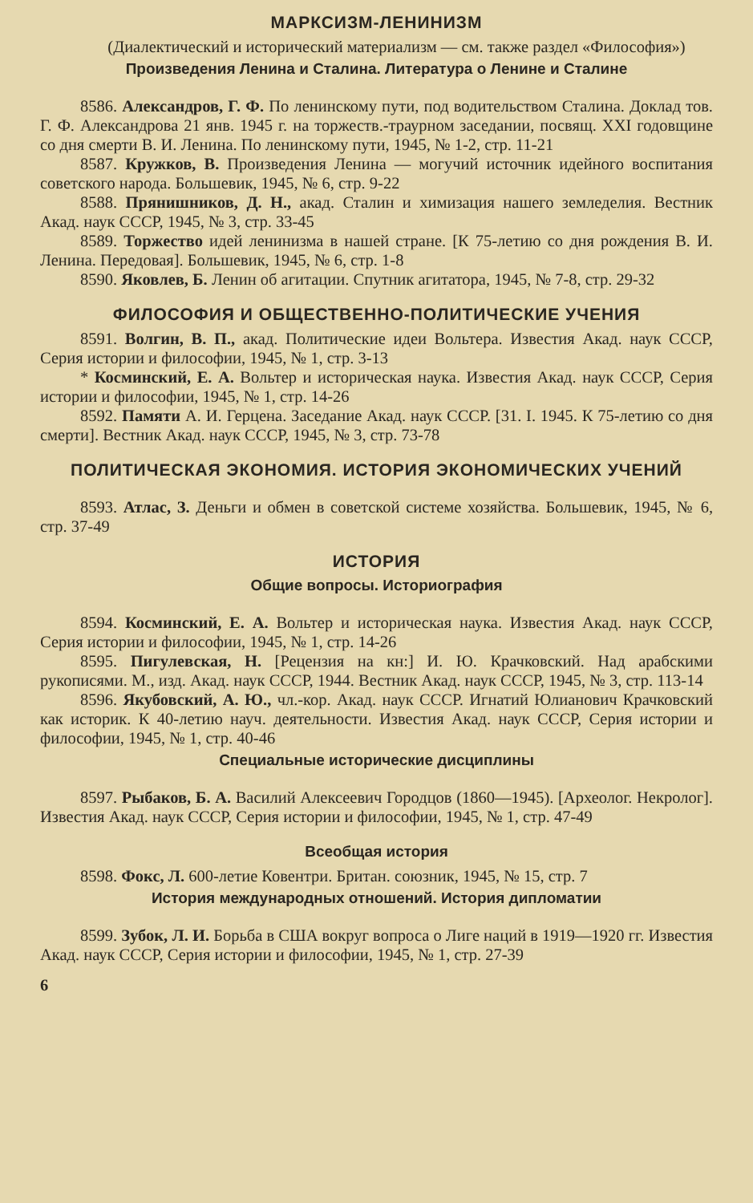МАРКСИЗМ-ЛЕНИНИЗМ
(Диалектический и исторический материализм — см. также раздел «Философия»)
Произведения Ленина и Сталина. Литература о Ленине и Сталине
8586. Александров, Г. Ф. По ленинскому пути, под водительством Сталина. Доклад тов. Г. Ф. Александрова 21 янв. 1945 г. на торжеств.-траурном заседании, посвящ. XXI годовщине со дня смерти В. И. Ленина. По ленинскому пути, 1945, № 1-2, стр. 11-21
8587. Кружков, В. Произведения Ленина — могучий источник идейного воспитания советского народа. Большевик, 1945, № 6, стр. 9-22
8588. Прянишников, Д. Н., акад. Сталин и химизация нашего земледелия. Вестник Акад. наук СССР, 1945, № 3, стр. 33-45
8589. Торжество идей ленинизма в нашей стране. [К 75-летию со дня рождения В. И. Ленина. Передовая]. Большевик, 1945, № 6, стр. 1-8
8590. Яковлев, Б. Ленин об агитации. Спутник агитатора, 1945, № 7-8, стр. 29-32
ФИЛОСОФИЯ И ОБЩЕСТВЕННО-ПОЛИТИЧЕСКИЕ УЧЕНИЯ
8591. Волгин, В. П., акад. Политические идеи Вольтера. Известия Акад. наук СССР, Серия истории и философии, 1945, № 1, стр. 3-13
* Косминский, Е. А. Вольтер и историческая наука. Известия Акад. наук СССР, Серия истории и философии, 1945, № 1, стр. 14-26
8592. Памяти А. И. Герцена. Заседание Акад. наук СССР. [31. I. 1945. К 75-летию со дня смерти]. Вестник Акад. наук СССР, 1945, № 3, стр. 73-78
ПОЛИТИЧЕСКАЯ ЭКОНОМИЯ. ИСТОРИЯ ЭКОНОМИЧЕСКИХ УЧЕНИЙ
8593. Атлас, З. Деньги и обмен в советской системе хозяйства. Большевик, 1945, № 6, стр. 37-49
ИСТОРИЯ
Общие вопросы. Историография
8594. Косминский, Е. А. Вольтер и историческая наука. Известия Акад. наук СССР, Серия истории и философии, 1945, № 1, стр. 14-26
8595. Пигулевская, Н. [Рецензия на кн:] И. Ю. Крачковский. Над арабскими рукописями. М., изд. Акад. наук СССР, 1944. Вестник Акад. наук СССР, 1945, № 3, стр. 113-14
8596. Якубовский, А. Ю., чл.-кор. Акад. наук СССР. Игнатий Юлианович Крачковский как историк. К 40-летию науч. деятельности. Известия Акад. наук СССР, Серия истории и философии, 1945, № 1, стр. 40-46
Специальные исторические дисциплины
8597. Рыбаков, Б. А. Василий Алексеевич Городцов (1860—1945). [Археолог. Некролог]. Известия Акад. наук СССР, Серия истории и философии, 1945, № 1, стр. 47-49
Всеобщая история
8598. Фокс, Л. 600-летие Ковентри. Британ. союзник, 1945, № 15, стр. 7
История международных отношений. История дипломатии
8599. Зубок, Л. И. Борьба в США вокруг вопроса о Лиге наций в 1919—1920 гг. Известия Акад. наук СССР, Серия истории и философии, 1945, № 1, стр. 27-39
6